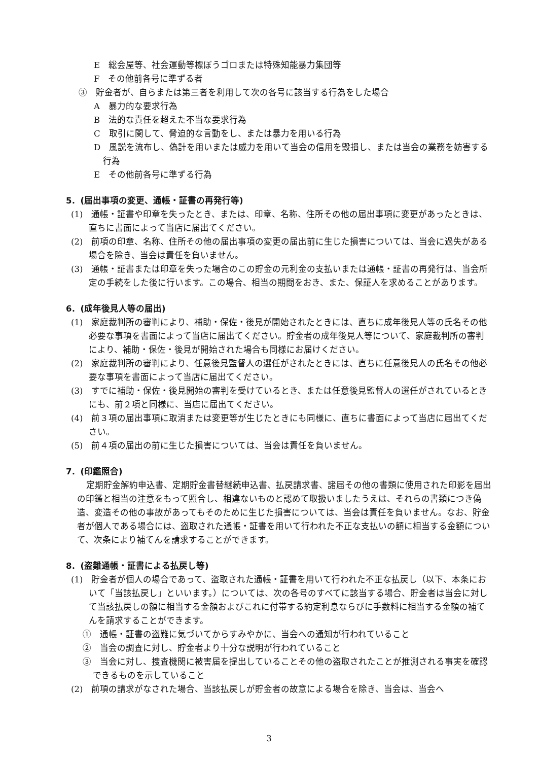E　総会屋等、社会運動等標ぼうゴロまたは特殊知能暴力集団等
F　その他前各号に準ずる者
③　貯金者が、自らまたは第三者を利用して次の各号に該当する行為をした場合
A　暴力的な要求行為
B　法的な責任を超えた不当な要求行為
C　取引に関して、脅迫的な言動をし、または暴力を用いる行為
D　風説を流布し、偽計を用いまたは威力を用いて当会の信用を毀損し、または当会の業務を妨害する行為
E　その他前各号に準ずる行為
5．(届出事項の変更、通帳・証書の再発行等)
(1)　通帳・証書や印章を失ったとき、または、印章、名称、住所その他の届出事項に変更があったときは、直ちに書面によって当店に届出てください。
(2)　前項の印章、名称、住所その他の届出事項の変更の届出前に生じた損害については、当会に過失がある場合を除き、当会は責任を負いません。
(3)　通帳・証書または印章を失った場合のこの貯金の元利金の支払いまたは通帳・証書の再発行は、当会所定の手続をした後に行います。この場合、相当の期間をおき、また、保証人を求めることがあります。
6．(成年後見人等の届出)
(1)　家庭裁判所の審判により、補助・保佐・後見が開始されたときには、直ちに成年後見人等の氏名その他必要な事項を書面によって当店に届出てください。貯金者の成年後見人等について、家庭裁判所の審判により、補助・保佐・後見が開始された場合も同様にお届けください。
(2)　家庭裁判所の審判により、任意後見監督人の選任がされたときには、直ちに任意後見人の氏名その他必要な事項を書面によって当店に届出てください。
(3)　すでに補助・保佐・後見開始の審判を受けているとき、または任意後見監督人の選任がされているときにも、前２項と同様に、当店に届出てください。
(4)　前３項の届出事項に取消または変更等が生じたときにも同様に、直ちに書面によって当店に届出てください。
(5)　前４項の届出の前に生じた損害については、当会は責任を負いません。
7．(印鑑照合)
定期貯金解約申込書、定期貯金書替継続申込書、払戻請求書、諸届その他の書類に使用された印影を届出の印鑑と相当の注意をもって照合し、相違ないものと認めて取扱いましたうえは、それらの書類につき偽造、変造その他の事故があってもそのために生じた損害については、当会は責任を負いません。なお、貯金者が個人である場合には、盗取された通帳・証書を用いて行われた不正な支払いの額に相当する金額について、次条により補てんを請求することができます。
8．(盗難通帳・証書による払戻し等)
(1)　貯金者が個人の場合であって、盗取された通帳・証書を用いて行われた不正な払戻し（以下、本条において「当該払戻し」といいます。）については、次の各号のすべてに該当する場合、貯金者は当会に対して当該払戻しの額に相当する金額およびこれに付帯する約定利息ならびに手数料に相当する金額の補てんを請求することができます。
①　通帳・証書の盗難に気づいてからすみやかに、当会への通知が行われていること
②　当会の調査に対し、貯金者より十分な説明が行われていること
③　当会に対し、捜査機関に被害届を提出していることその他の盗取されたことが推測される事実を確認できるものを示していること
(2)　前項の請求がなされた場合、当該払戻しが貯金者の故意による場合を除き、当会は、当会へ
3